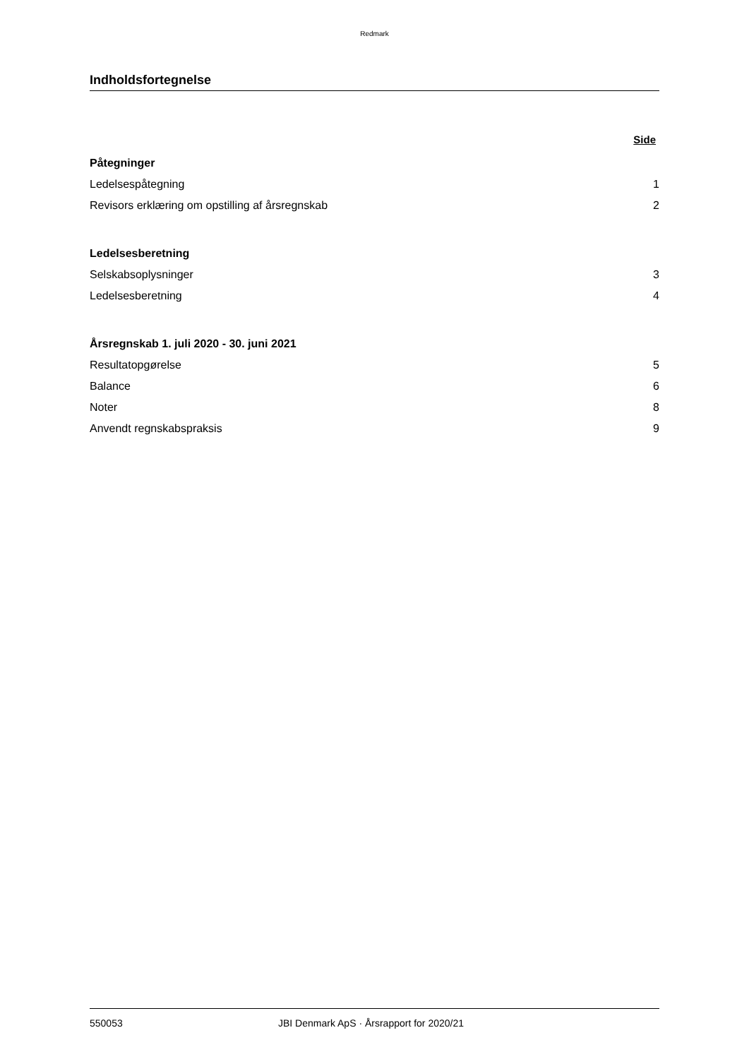Redmark
Indholdsfortegnelse
Side
Påtegninger
Ledelsespåtegning 1
Revisors erklæring om opstilling af årsregnskab 2
Ledelsesberetning
Selskabsoplysninger 3
Ledelsesberetning 4
Årsregnskab 1. juli 2020 - 30. juni 2021
Resultatopgørelse 5
Balance 6
Noter 8
Anvendt regnskabspraksis 9
550053 JBI Denmark ApS · Årsrapport for 2020/21